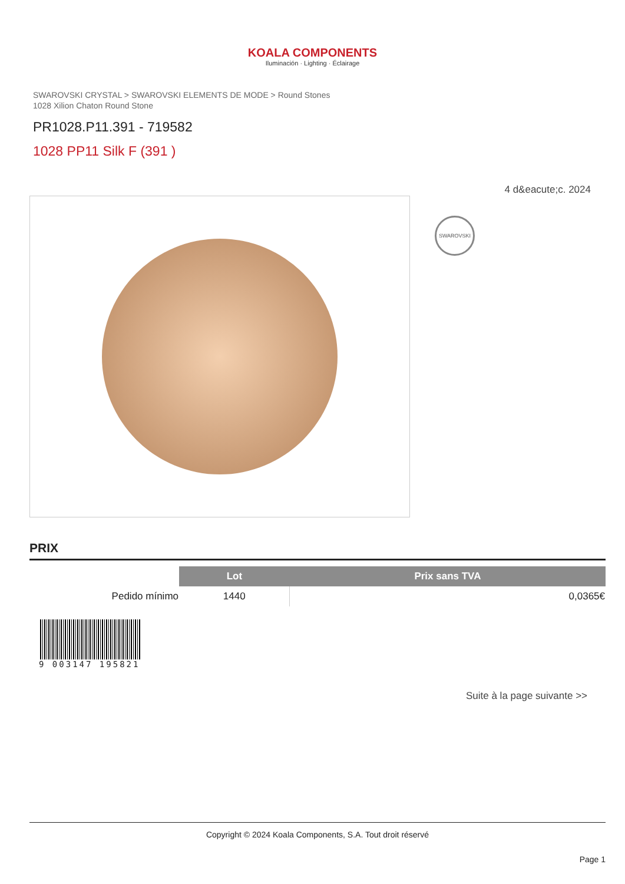KOALA COMPONENTS
Iluminación · Lighting · Éclairage
SWAROVSKI CRYSTAL > SWAROVSKI ELEMENTS DE MODE > Round Stones
1028 Xilion Chaton Round Stone
PR1028.P11.391 - 719582
1028 PP11 Silk F (391 )
4 d&eacute;c. 2024
SWAROVSKI
PRIX
| | Lot | Prix sans TVA |
| --- | --- | --- |
| Pedido mínimo | 1440 | 0,0365€ |
9 003147 195821
Suite à la page suivante >>
Copyright © 2024 Koala Components, S.A. Tout droit réservé
Page 1